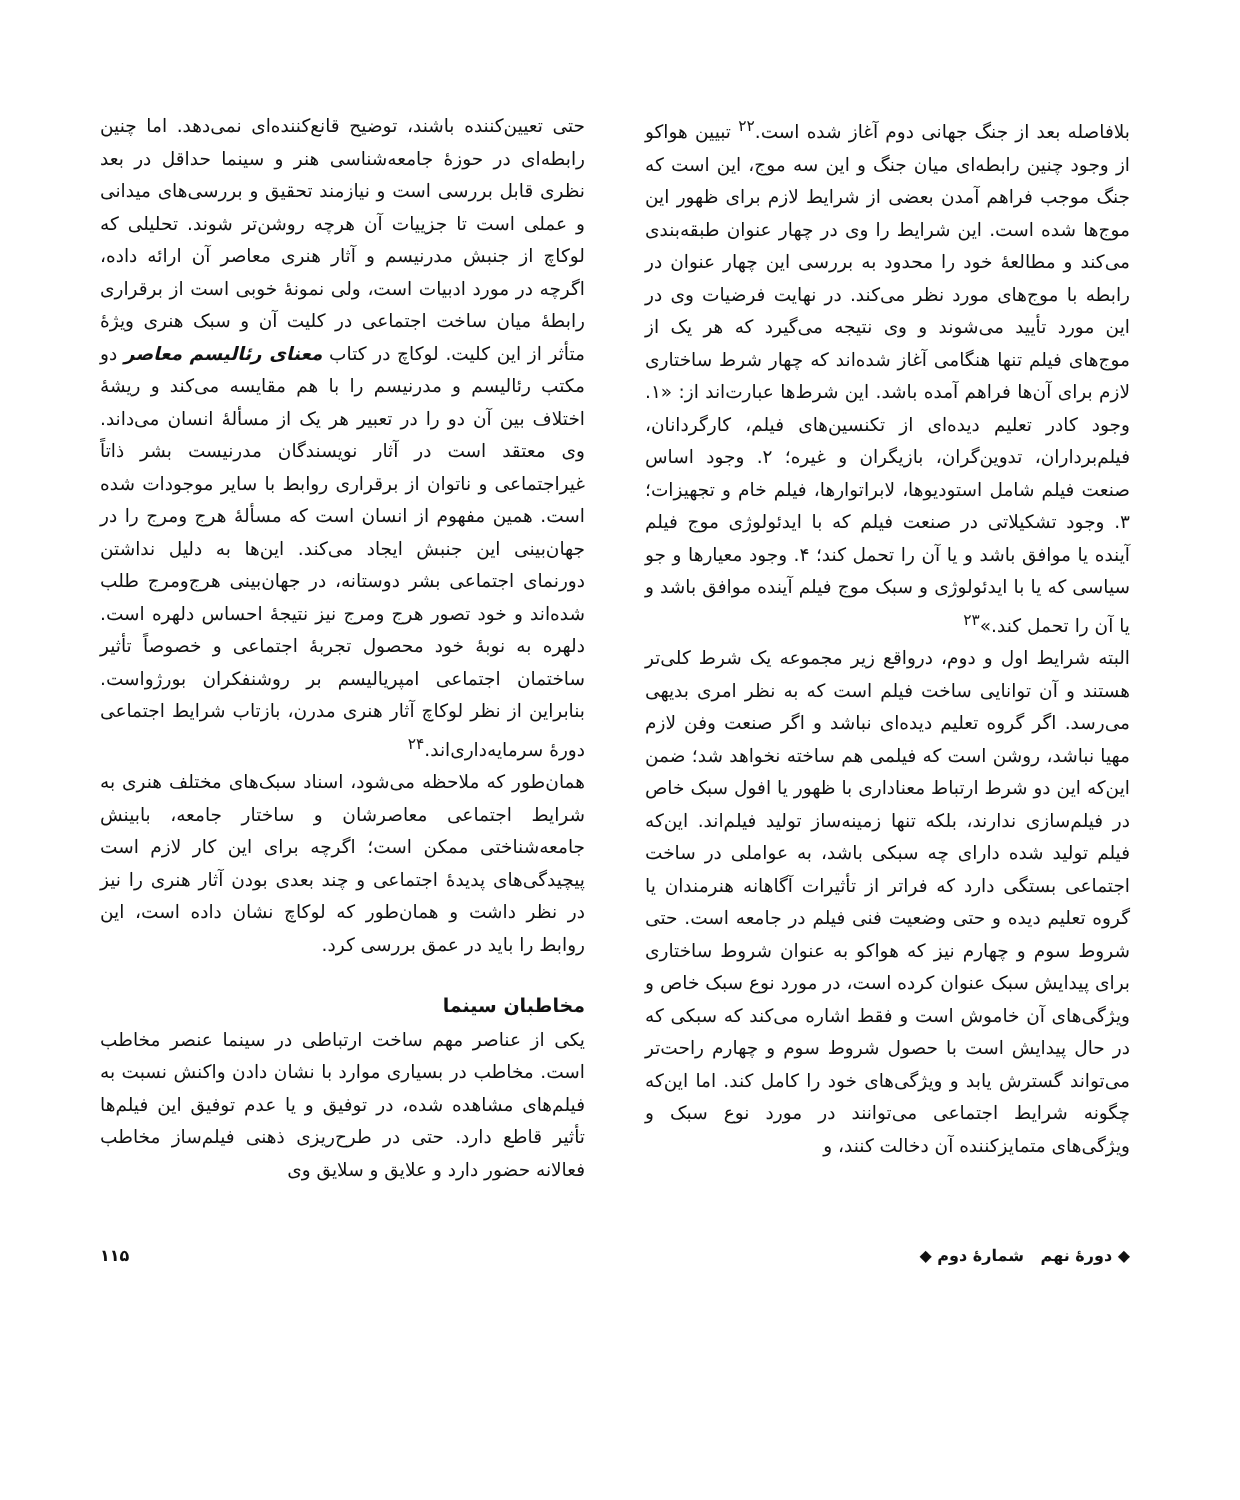بلافاصله بعد از جنگ جهانی دوم آغاز شده است.<sup>۲۲</sup> تبیین هواکو از وجود چنین رابطه‌ای میان جنگ و این سه موج، این است که جنگ موجب فراهم آمدن بعضی از شرایط لازم برای ظهور این موج‌ها شده است. این شرایط را وی در چهار عنوان طبقه‌بندی می‌کند و مطالعهٔ خود را محدود به بررسی این چهار عنوان در رابطه با موج‌های مورد نظر می‌کند. در نهایت فرضیات وی در این مورد تأیید می‌شوند و وی نتیجه می‌گیرد که هر یک از موج‌های فیلم تنها هنگامی آغاز شده‌اند که چهار شرط ساختاری لازم برای آن‌ها فراهم آمده باشد. این شرط‌ها عبارت‌اند از: «۱. وجود کادر تعلیم دیده‌ای از تکنسین‌های فیلم، کارگردانان، فیلم‌برداران، تدوین‌گران، بازیگران و غیره؛ ۲. وجود اساس صنعت فیلم شامل استودیوها، لابراتوارها، فیلم خام و تجهیزات؛ ۳. وجود تشکیلاتی در صنعت فیلم که با ایدئولوژی موج فیلم آینده یا موافق باشد و یا آن را تحمل کند؛ ۴. وجود معیارها و جو سیاسی که یا با ایدئولوژی و سبک موج فیلم آینده موافق باشد و یا آن را تحمل کند.»<sup>۲۳</sup>
البته شرایط اول و دوم، درواقع زیر مجموعه یک شرط کلی‌تر هستند و آن توانایی ساخت فیلم است که به نظر امری بدیهی می‌رسد. اگر گروه تعلیم دیده‌ای نباشد و اگر صنعت وفن لازم مهیا نباشد، روشن است که فیلمی هم ساخته نخواهد شد؛ ضمن این‌که این دو شرط ارتباط معناداری با ظهور یا افول سبک خاص در فیلم‌سازی ندارند، بلکه تنها زمینه‌ساز تولید فیلم‌اند. این‌که فیلم تولید شده دارای چه سبکی باشد، به عواملی در ساخت اجتماعی بستگی دارد که فراتر از تأثیرات آگاهانه هنرمندان یا گروه تعلیم دیده و حتی وضعیت فنی فیلم در جامعه است. حتی شروط سوم و چهارم نیز که هواکو به عنوان شروط ساختاری برای پیدایش سبک عنوان کرده است، در مورد نوع سبک خاص و ویژگی‌های آن خاموش است و فقط اشاره می‌کند که سبکی که در حال پیدایش است با حصول شروط سوم و چهارم راحت‌تر می‌تواند گسترش یابد و ویژگی‌های خود را کامل کند. اما این‌که چگونه شرایط اجتماعی می‌توانند در مورد نوع سبک و ویژگی‌های متمایزکننده آن دخالت کنند، و
حتی تعیین‌کننده باشند، توضیح قانع‌کننده‌ای نمی‌دهد. اما چنین رابطه‌ای در حوزهٔ جامعه‌شناسی هنر و سینما حداقل در بعد نظری قابل بررسی است و نیازمند تحقیق و بررسی‌های میدانی و عملی است تا جزییات آن هرچه روشن‌تر شوند. تحلیلی که لوکاچ از جنبش مدرنیسم و آثار هنری معاصر آن ارائه داده، اگرچه در مورد ادبیات است، ولی نمونهٔ خوبی است از برقراری رابطهٔ میان ساخت اجتماعی در کلیت آن و سبک هنری ویژهٔ متأثر از این کلیت. لوکاچ در کتاب معنای رئالیسم معاصر دو مکتب رئالیسم و مدرنیسم را با هم مقایسه می‌کند و ریشهٔ اختلاف بین آن دو را در تعبیر هر یک از مسألهٔ انسان می‌داند. وی معتقد است در آثار نویسندگان مدرنیست بشر ذاتاً غیراجتماعی و ناتوان از برقراری روابط با سایر موجودات شده است. همین مفهوم از انسان است که مسألهٔ هرج ومرج را در جهان‌بینی این جنبش ایجاد می‌کند. این‌ها به دلیل نداشتن دورنمای اجتماعی بشر دوستانه، در جهان‌بینی هرج‌ومرج طلب شده‌اند و خود تصور هرج ومرج نیز نتیجهٔ احساس دلهره است. دلهره به نوبهٔ خود محصول تجربهٔ اجتماعی و خصوصاً تأثیر ساختمان اجتماعی امپریالیسم بر روشنفکران بورژواست. بنابراین از نظر لوکاچ آثار هنری مدرن، بازتاب شرایط اجتماعی دورهٔ سرمایه‌داری‌اند.<sup>۲۴</sup>
همان‌طور که ملاحظه می‌شود، اسناد سبک‌های مختلف هنری به شرایط اجتماعی معاصرشان و ساختار جامعه، بابینش جامعه‌شناختی ممکن است؛ اگرچه برای این کار لازم است پیچیدگی‌های پدیدهٔ اجتماعی و چند بعدی بودن آثار هنری را نیز در نظر داشت و همان‌طور که لوکاچ نشان داده است، این روابط را باید در عمق بررسی کرد.
مخاطبان سینما
یکی از عناصر مهم ساخت ارتباطی در سینما عنصر مخاطب است. مخاطب در بسیاری موارد با نشان دادن واکنش نسبت به فیلم‌های مشاهده شده، در توفیق و یا عدم توفیق این فیلم‌ها تأثیر قاطع دارد. حتی در طرح‌ریزی ذهنی فیلم‌ساز مخاطب فعالانه حضور دارد و علایق و سلایق وی
◆ دورهٔ نهم شمارهٔ دوم ◆ ۱۱۵